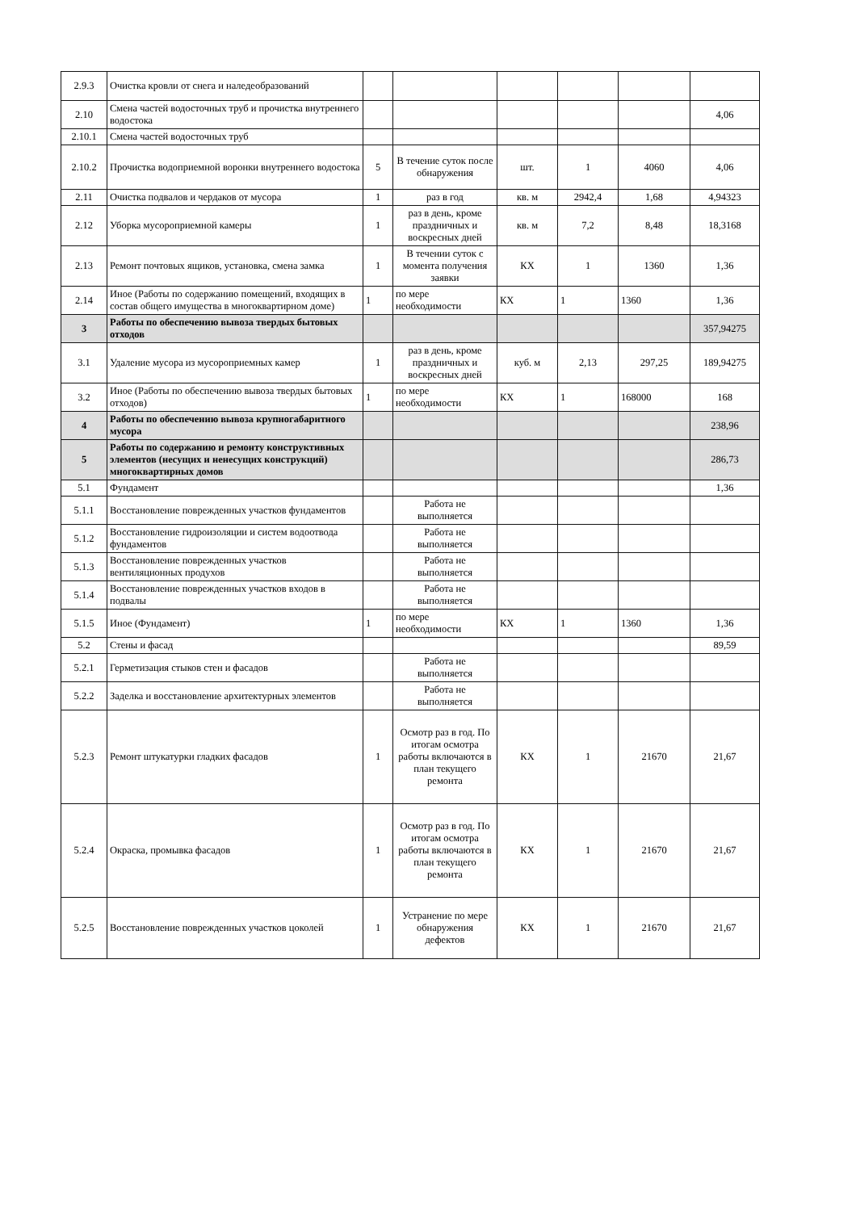| 2.9.3 | Очистка кровли от снега и наледеобразований | | | | | | |
| 2.10 | Смена частей водосточных труб и прочистка внутреннего водостока | | | | | | 4,06 |
| 2.10.1 | Смена частей водосточных труб | | | | | | |
| 2.10.2 | Прочистка водоприемной воронки внутреннего водостока | 5 | В течение суток после обнаружения | шт. | 1 | 4060 | 4,06 |
| 2.11 | Очистка подвалов и чердаков от мусора | 1 | раз в год | кв. м | 2942,4 | 1,68 | 4,94323 |
| 2.12 | Уборка мусороприемной камеры | 1 | раз в день, кроме праздничных и воскресных дней | кв. м | 7,2 | 8,48 | 18,3168 |
| 2.13 | Ремонт почтовых ящиков, установка, смена замка | 1 | В течении суток с момента получения заявки | КХ | 1 | 1360 | 1,36 |
| 2.14 | Иное (Работы по содержанию помещений, входящих в состав общего имущества в многоквартирном доме) | 1 | по мере необходимости | КХ | 1 | 1360 | 1,36 |
| 3 | Работы по обеспечению вывоза твердых бытовых отходов | | | | | | 357,94275 |
| 3.1 | Удаление мусора из мусороприемных камер | 1 | раз в день, кроме праздничных и воскресных дней | куб. м | 2,13 | 297,25 | 189,94275 |
| 3.2 | Иное (Работы по обеспечению вывоза твердых бытовых отходов) | 1 | по мере необходимости | КХ | 1 | 168000 | 168 |
| 4 | Работы по обеспечению вывоза крупногабаритного мусора | | | | | | 238,96 |
| 5 | Работы по содержанию и ремонту конструктивных элементов (несущих и ненесущих конструкций) многоквартирных домов | | | | | | 286,73 |
| 5.1 | Фундамент | | | | | | 1,36 |
| 5.1.1 | Восстановление поврежденных участков фундаментов | | Работа не выполняется | | | | |
| 5.1.2 | Восстановление гидроизоляции и систем водоотвода фундаментов | | Работа не выполняется | | | | |
| 5.1.3 | Восстановление поврежденных участков вентиляционных продухов | | Работа не выполняется | | | | |
| 5.1.4 | Восстановление поврежденных участков входов в подвалы | | Работа не выполняется | | | | |
| 5.1.5 | Иное (Фундамент) | 1 | по мере необходимости | КХ | 1 | 1360 | 1,36 |
| 5.2 | Стены и фасад | | | | | | 89,59 |
| 5.2.1 | Герметизация стыков стен и фасадов | | Работа не выполняется | | | | |
| 5.2.2 | Заделка и восстановление архитектурных элементов | | Работа не выполняется | | | | |
| 5.2.3 | Ремонт штукатурки гладких фасадов | 1 | Осмотр раз в год. По итогам осмотра работы включаются в план текущего ремонта | КХ | 1 | 21670 | 21,67 |
| 5.2.4 | Окраска, промывка фасадов | 1 | Осмотр раз в год. По итогам осмотра работы включаются в план текущего ремонта | КХ | 1 | 21670 | 21,67 |
| 5.2.5 | Восстановление поврежденных участков цоколей | 1 | Устранение по мере обнаружения дефектов | КХ | 1 | 21670 | 21,67 |